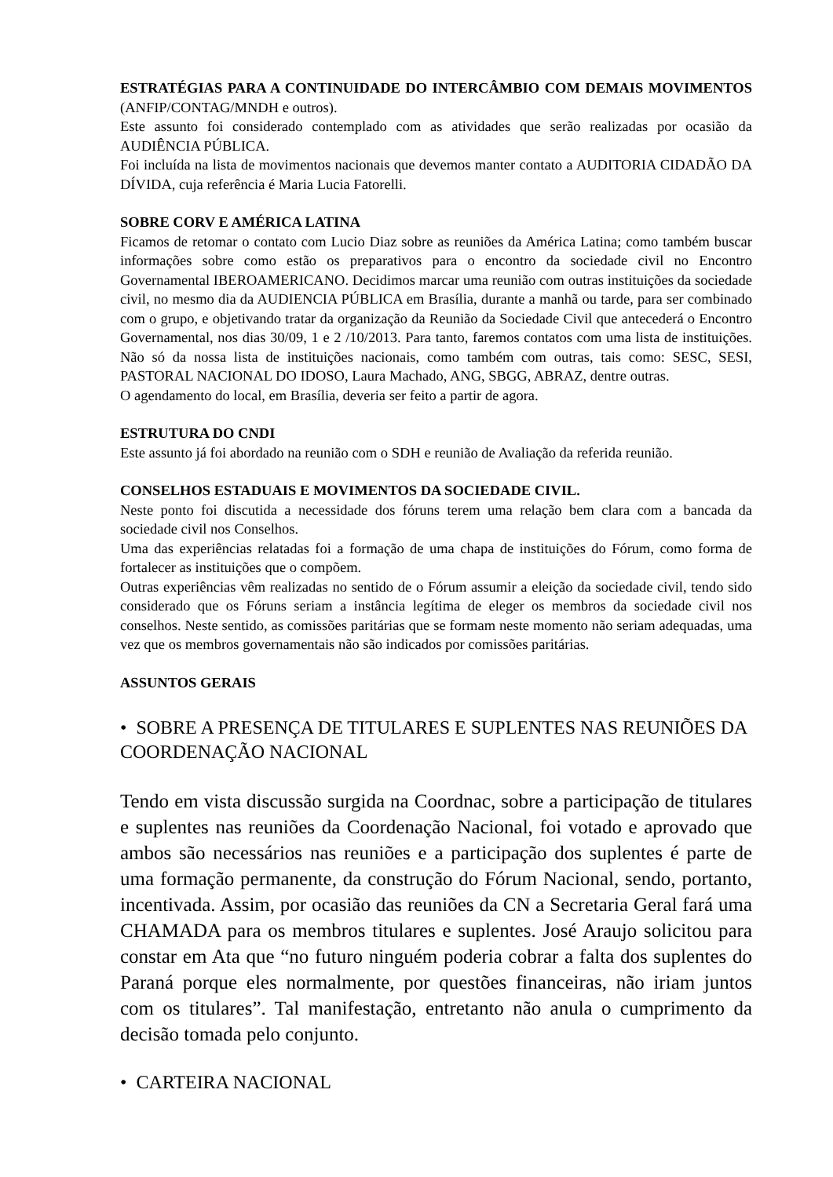ESTRATÉGIAS PARA A CONTINUIDADE DO INTERCÂMBIO COM DEMAIS MOVIMENTOS (ANFIP/CONTAG/MNDH e outros).
Este assunto foi considerado contemplado com as atividades que serão realizadas por ocasião da AUDIÊNCIA PÚBLICA.
Foi incluída na lista de movimentos nacionais que devemos manter contato a AUDITORIA CIDADÃO DA DÍVIDA, cuja referência é Maria Lucia Fatorelli.
SOBRE CORV E AMÉRICA LATINA
Ficamos de retomar o contato com Lucio Diaz sobre as reuniões da América Latina; como também buscar informações sobre como estão os preparativos para o encontro da sociedade civil no Encontro Governamental IBEROAMERICANO. Decidimos marcar uma reunião com outras instituições da sociedade civil, no mesmo dia da AUDIENCIA PÚBLICA em Brasília, durante a manhã ou tarde, para ser combinado com o grupo, e objetivando tratar da organização da Reunião da Sociedade Civil que antecederá o Encontro Governamental, nos dias 30/09, 1 e 2 /10/2013. Para tanto, faremos contatos com uma lista de instituições. Não só da nossa lista de instituições nacionais, como também com outras, tais como: SESC, SESI, PASTORAL NACIONAL DO IDOSO, Laura Machado, ANG, SBGG, ABRAZ, dentre outras.
O agendamento do local, em Brasília, deveria ser feito a partir de agora.
ESTRUTURA DO CNDI
Este assunto já foi abordado na reunião com o SDH e reunião de Avaliação da referida reunião.
CONSELHOS ESTADUAIS E MOVIMENTOS DA SOCIEDADE CIVIL.
Neste ponto foi discutida a necessidade dos fóruns terem uma relação bem clara com a bancada da sociedade civil nos Conselhos.
Uma das experiências relatadas foi a formação de uma chapa de instituições do Fórum, como forma de fortalecer as instituições que o compõem.
Outras experiências vêm realizadas no sentido de o Fórum assumir a eleição da sociedade civil, tendo sido considerado que os Fóruns seriam a instância legítima de eleger os membros da sociedade civil nos conselhos. Neste sentido, as comissões paritárias que se formam neste momento não seriam adequadas, uma vez que os membros governamentais não são indicados por comissões paritárias.
ASSUNTOS GERAIS
• SOBRE A PRESENÇA DE TITULARES E SUPLENTES NAS REUNIÕES DA COORDENAÇÃO NACIONAL
Tendo em vista discussão surgida na Coordnac, sobre a participação de titulares e suplentes nas reuniões da Coordenação Nacional, foi votado e aprovado que ambos são necessários nas reuniões e a participação dos suplentes é parte de uma formação permanente, da construção do Fórum Nacional, sendo, portanto, incentivada. Assim, por ocasião das reuniões da CN a Secretaria Geral fará uma CHAMADA para os membros titulares e suplentes. José Araujo solicitou para constar em Ata que “no futuro ninguém poderia cobrar a falta dos suplentes do Paraná porque eles normalmente, por questões financeiras, não iriam juntos com os titulares”. Tal manifestação, entretanto não anula o cumprimento da decisão tomada pelo conjunto.
• CARTEIRA NACIONAL